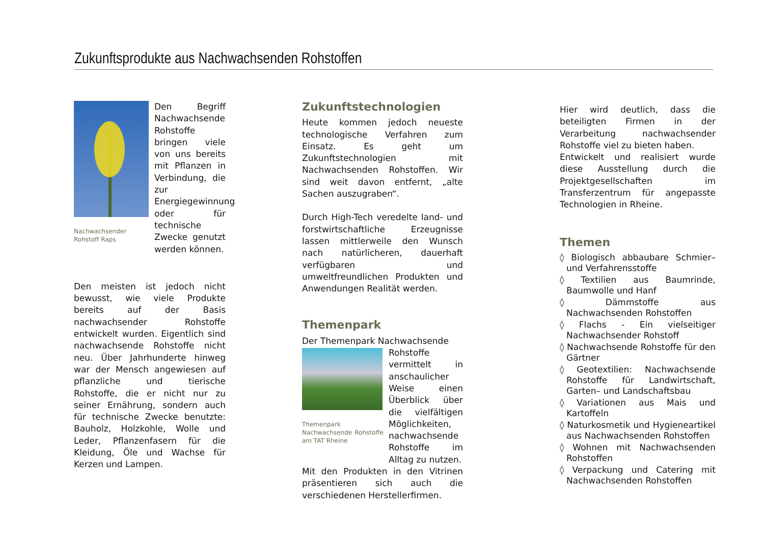Zukunftsprodukte aus Nachwachsenden Rohstoffen
Nachwachsender Rohstoff Raps
Den Begriff Nachwachsende Rohstoffe bringen viele von uns bereits mit Pflanzen in Verbindung, die zur Energiegewinnung oder für technische Zwecke genutzt werden können.
Den meisten ist jedoch nicht bewusst, wie viele Produkte bereits auf der Basis nachwachsender Rohstoffe entwickelt wurden. Eigentlich sind nachwachsende Rohstoffe nicht neu. Über Jahrhunderte hinweg war der Mensch angewiesen auf pflanzliche und tierische Rohstoffe, die er nicht nur zu seiner Ernährung, sondern auch für technische Zwecke benutzte: Bauholz, Holzkohle, Wolle und Leder, Pflanzenfasern für die Kleidung, Öle und Wachse für Kerzen und Lampen.
Zukunftstechnologien
Heute kommen jedoch neueste technologische Verfahren zum Einsatz. Es geht um Zukunftstechnologien mit Nachwachsenden Rohstoffen. Wir sind weit davon entfernt, „alte Sachen auszugraben“.
Durch High-Tech veredelte land- und forstwirtschaftliche Erzeugnisse lassen mittlerweile den Wunsch nach natürlicheren, dauerhaft verfügbaren und umweltfreundlichen Produkten und Anwendungen Realität werden.
Themenpark
Der Themenpark Nachwachsende
Themenpark Nachwachsende Rohstoffe am TAT Rheine
Rohstoffe vermittelt in anschaulicher Weise einen Überblick über die vielfältigen Möglichkeiten, nachwachsende Rohstoffe im Alltag zu nutzen.
Mit den Produkten in den Vitrinen präsentieren sich auch die verschiedenen Herstellerfirmen.
Hier wird deutlich, dass die beteiligten Firmen in der Verarbeitung nachwachsender Rohstoffe viel zu bieten haben.
Entwickelt und realisiert wurde diese Ausstellung durch die Projektgesellschaften im Transferzentrum für angepasste Technologien in Rheine.
Themen
◊ Biologisch abbaubare Schmier– und Verfahrensstoffe
◊ Textilien aus Baumrinde, Baumwolle und Hanf
◊ Dämmstoffe aus Nachwachsenden Rohstoffen
◊ Flachs - Ein vielseitiger Nachwachsender Rohstoff
◊ Nachwachsende Rohstoffe für den Gärtner
◊ Geotextilien: Nachwachsende Rohstoffe für Landwirtschaft, Garten– und Landschaftsbau
◊ Variationen aus Mais und Kartoffeln
◊ Naturkosmetik und Hygieneartikel aus Nachwachsenden Rohstoffen
◊ Wohnen mit Nachwachsenden Rohstoffen
◊ Verpackung und Catering mit Nachwachsenden Rohstoffen